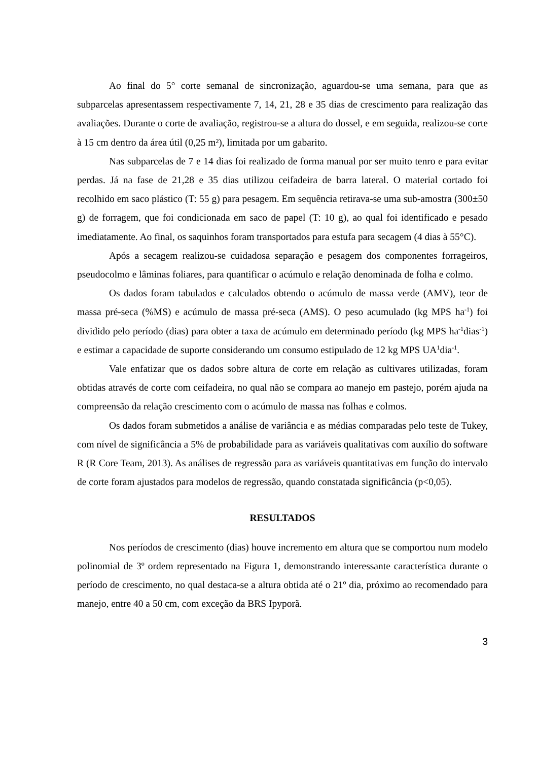Ao final do 5° corte semanal de sincronização, aguardou-se uma semana, para que as subparcelas apresentassem respectivamente 7, 14, 21, 28 e 35 dias de crescimento para realização das avaliações. Durante o corte de avaliação, registrou-se a altura do dossel, e em seguida, realizou-se corte à 15 cm dentro da área útil (0,25 m²), limitada por um gabarito.
Nas subparcelas de 7 e 14 dias foi realizado de forma manual por ser muito tenro e para evitar perdas. Já na fase de 21,28 e 35 dias utilizou ceifadeira de barra lateral. O material cortado foi recolhido em saco plástico (T: 55 g) para pesagem. Em sequência retirava-se uma sub-amostra (300±50 g) de forragem, que foi condicionada em saco de papel (T: 10 g), ao qual foi identificado e pesado imediatamente. Ao final, os saquinhos foram transportados para estufa para secagem (4 dias à 55°C).
Após a secagem realizou-se cuidadosa separação e pesagem dos componentes forrageiros, pseudocolmo e lâminas foliares, para quantificar o acúmulo e relação denominada de folha e colmo.
Os dados foram tabulados e calculados obtendo o acúmulo de massa verde (AMV), teor de massa pré-seca (%MS) e acúmulo de massa pré-seca (AMS). O peso acumulado (kg MPS ha<sup>-1</sup>) foi dividido pelo período (dias) para obter a taxa de acúmulo em determinado período (kg MPS ha<sup>-1</sup>dias<sup>-1</sup>) e estimar a capacidade de suporte considerando um consumo estipulado de 12 kg MPS UA<sup>1</sup>dia<sup>-1</sup>.
Vale enfatizar que os dados sobre altura de corte em relação as cultivares utilizadas, foram obtidas através de corte com ceifadeira, no qual não se compara ao manejo em pastejo, porém ajuda na compreensão da relação crescimento com o acúmulo de massa nas folhas e colmos.
Os dados foram submetidos a análise de variância e as médias comparadas pelo teste de Tukey, com nível de significância a 5% de probabilidade para as variáveis qualitativas com auxílio do software R (R Core Team, 2013). As análises de regressão para as variáveis quantitativas em função do intervalo de corte foram ajustados para modelos de regressão, quando constatada significância (p<0,05).
RESULTADOS
Nos períodos de crescimento (dias) houve incremento em altura que se comportou num modelo polinomial de 3º ordem representado na Figura 1, demonstrando interessante característica durante o período de crescimento, no qual destaca-se a altura obtida até o 21º dia, próximo ao recomendado para manejo, entre 40 a 50 cm, com exceção da BRS Ipyporã.
3